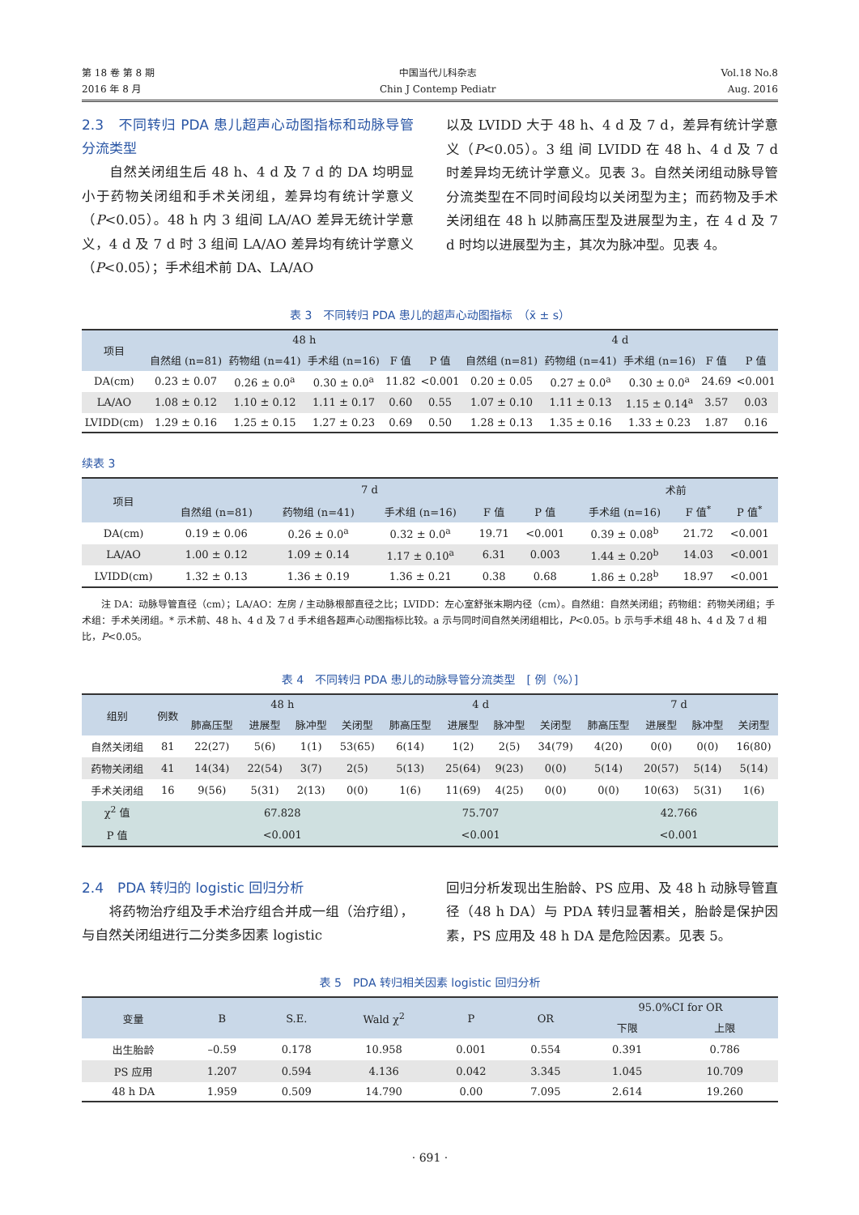第 18 卷 第 8 期
2016 年 8 月
中国当代儿科杂志
Chin J Contemp Pediatr
Vol.18 No.8
Aug. 2016
2.3　不同转归 PDA 患儿超声心动图指标和动脉导管分流类型
　　自然关闭组生后 48 h、4 d 及 7 d 的 DA 均明显小于药物关闭组和手术关闭组，差异均有统计学意义（P<0.05）。48 h 内 3 组间 LA/AO 差异无统计学意义，4 d 及 7 d 时 3 组间 LA/AO 差异均有统计学意义（P<0.05）；手术组术前 DA、LA/AO
以及 LVIDD 大于 48 h、4 d 及 7 d，差异有统计学意 义（P<0.05）。3 组 间 LVIDD 在 48 h、4 d 及 7 d 时差异均无统计学意义。见表 3。自然关闭组动脉导管分流类型在不同时间段均以关闭型为主；而药物及手术关闭组在 48 h 以肺高压型及进展型为主，在 4 d 及 7 d 时均以进展型为主，其次为脉冲型。见表 4。
表 3　不同转归 PDA 患儿的超声心动图指标　（x̄ ± s）
| 项目 | 48 h | | | | | 4 d | | | | |
| --- | --- | --- | --- | --- | --- | --- | --- | --- | --- | --- |
| | 自然组 (n=81) | 药物组 (n=41) | 手术组 (n=16) | F 值 | P 值 | 自然组 (n=81) | 药物组 (n=41) | 手术组 (n=16) | F 值 | P 值 |
| DA(cm) | 0.23 ± 0.07 | 0.26 ± 0.0<sup>a</sup> | 0.30 ± 0.0<sup>a</sup> | 11.82 | <0.001 | 0.20 ± 0.05 | 0.27 ± 0.0<sup>a</sup> | 0.30 ± 0.0<sup>a</sup> | 24.69 | <0.001 |
| LA/AO | 1.08 ± 0.12 | 1.10 ± 0.12 | 1.11 ± 0.17 | 0.60 | 0.55 | 1.07 ± 0.10 | 1.11 ± 0.13 | 1.15 ± 0.14<sup>a</sup> | 3.57 | 0.03 |
| LVIDD(cm) | 1.29 ± 0.16 | 1.25 ± 0.15 | 1.27 ± 0.23 | 0.69 | 0.50 | 1.28 ± 0.13 | 1.35 ± 0.16 | 1.33 ± 0.23 | 1.87 | 0.16 |
续表 3
| 项目 | 7 d | | | | | 术前 | | |
| --- | --- | --- | --- | --- | --- | --- | --- | --- |
| | 自然组 (n=81) | 药物组 (n=41) | 手术组 (n=16) | F 值 | P 值 | 手术组 (n=16) | F 值<sup>*</sup> | P 值<sup>*</sup> |
| DA(cm) | 0.19 ± 0.06 | 0.26 ± 0.0<sup>a</sup> | 0.32 ± 0.0<sup>a</sup> | 19.71 | <0.001 | 0.39 ± 0.08<sup>b</sup> | 21.72 | <0.001 |
| LA/AO | 1.00 ± 0.12 | 1.09 ± 0.14 | 1.17 ± 0.10<sup>a</sup> | 6.31 | 0.003 | 1.44 ± 0.20<sup>b</sup> | 14.03 | <0.001 |
| LVIDD(cm) | 1.32 ± 0.13 | 1.36 ± 0.19 | 1.36 ± 0.21 | 0.38 | 0.68 | 1.86 ± 0.28<sup>b</sup> | 18.97 | <0.001 |
　　注 DA：动脉导管直径（cm）；LA/AO：左房 / 主动脉根部直径之比；LVIDD：左心室舒张末期内径（cm）。自然组：自然关闭组；药物组：药物关闭组；手术组：手术关闭组。* 示术前、48 h、4 d 及 7 d 手术组各超声心动图指标比较。a 示与同时间自然关闭组相比，P<0.05。b 示与手术组 48 h、4 d 及 7 d 相比，P<0.05。
表 4　不同转归 PDA 患儿的动脉导管分流类型　[ 例（%）]
| 组别 | 例数 | 48 h | | | | 4 d | | | | 7 d | | | |
| --- | --- | --- | --- | --- | --- | --- | --- | --- | --- | --- | --- | --- | --- |
| | | 肺高压型 | 进展型 | 脉冲型 | 关闭型 | 肺高压型 | 进展型 | 脉冲型 | 关闭型 | 肺高压型 | 进展型 | 脉冲型 | 关闭型 |
| 自然关闭组 | 81 | 22(27) | 5(6) | 1(1) | 53(65) | 6(14) | 1(2) | 2(5) | 34(79) | 4(20) | 0(0) | 0(0) | 16(80) |
| 药物关闭组 | 41 | 14(34) | 22(54) | 3(7) | 2(5) | 5(13) | 25(64) | 9(23) | 0(0) | 5(14) | 20(57) | 5(14) | 5(14) |
| 手术关闭组 | 16 | 9(56) | 5(31) | 2(13) | 0(0) | 1(6) | 11(69) | 4(25) | 0(0) | 0(0) | 10(63) | 5(31) | 1(6) |
| χ<sup>2</sup> 值 | | 67.828 | | | | 75.707 | | | | 42.766 | | | |
| P 值 | | <0.001 | | | | <0.001 | | | | <0.001 | | | |
2.4　PDA 转归的 logistic 回归分析
　　将药物治疗组及手术治疗组合并成一组（治疗组），与自然关闭组进行二分类多因素 logistic
回归分析发现出生胎龄、PS 应用、及 48 h 动脉导管直径（48 h DA）与 PDA 转归显著相关，胎龄是保护因素，PS 应用及 48 h DA 是危险因素。见表 5。
表 5　PDA 转归相关因素 logistic 回归分析
| 变量 | B | S.E. | Wald χ<sup>2</sup> | P | OR | 95.0%CI for OR | |
| --- | --- | --- | --- | --- | --- | --- | --- |
| | | | | | | 下限 | 上限 |
| 出生胎龄 | –0.59 | 0.178 | 10.958 | 0.001 | 0.554 | 0.391 | 0.786 |
| PS 应用 | 1.207 | 0.594 | 4.136 | 0.042 | 3.345 | 1.045 | 10.709 |
| 48 h DA | 1.959 | 0.509 | 14.790 | 0.00 | 7.095 | 2.614 | 19.260 |
· 691 ·